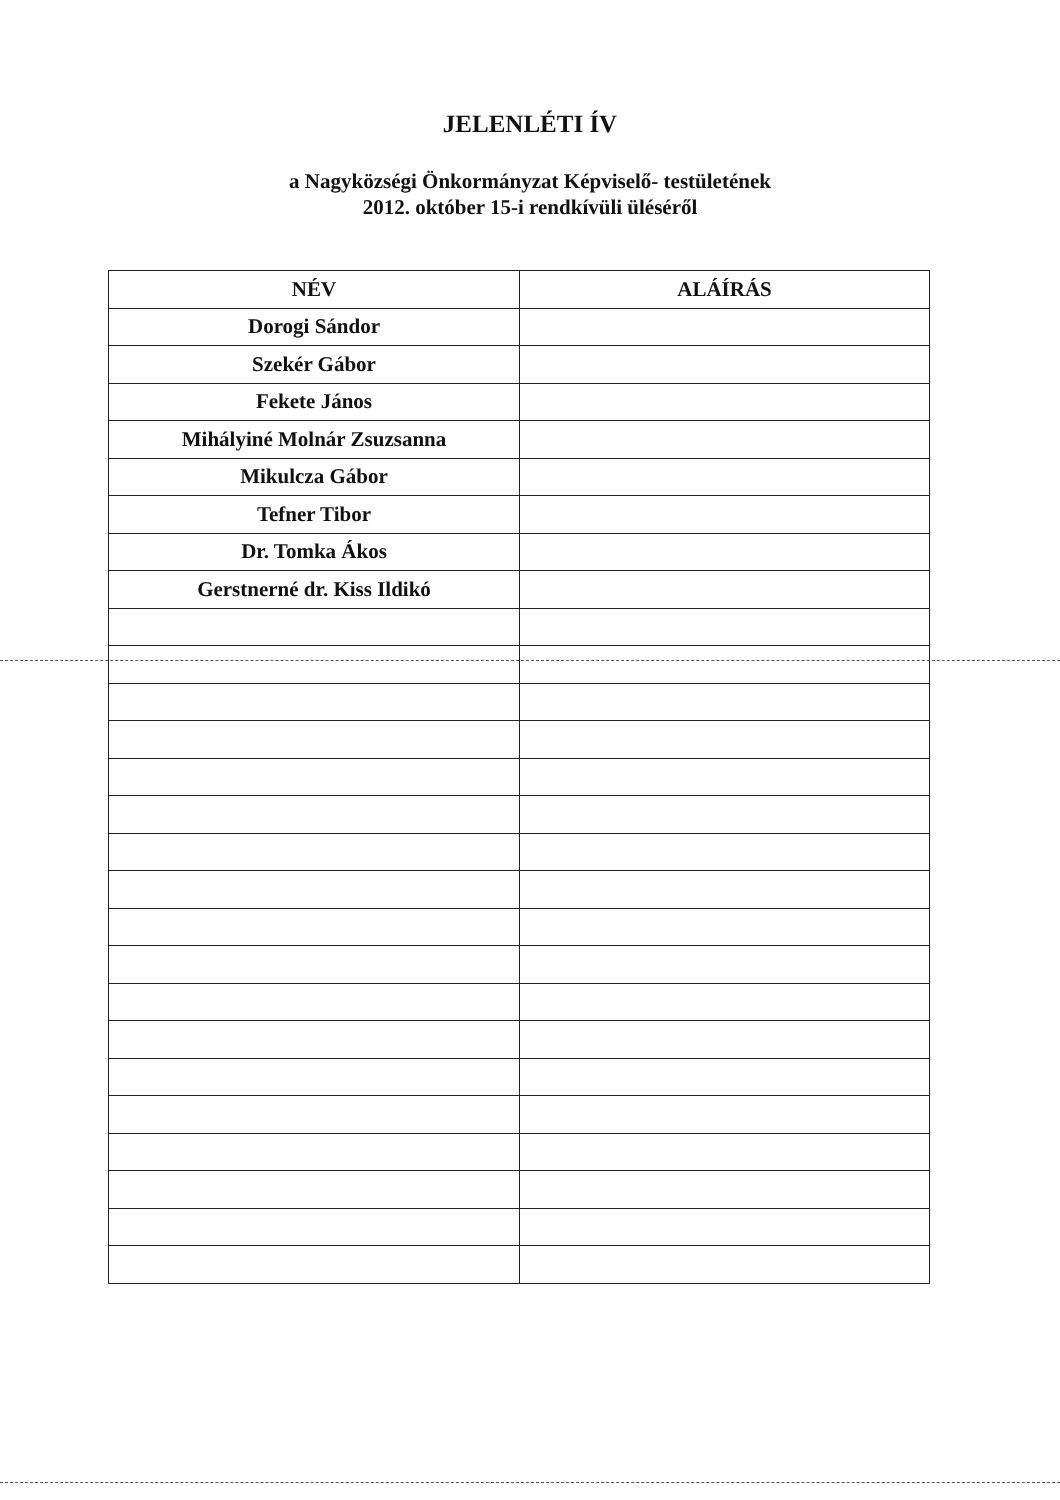JELENLÉTI ÍV
a Nagyközségi Önkormányzat Képviselő- testületének
2012. október 15-i rendkívüli üléséről
| NÉV | ALÁÍRÁS |
| --- | --- |
| Dorogi Sándor | |
| Szekér Gábor | |
| Fekete János | |
| Mihályiné Molnár Zsuzsanna | |
| Mikulcza Gábor | |
| Tefner Tibor | |
| Dr. Tomka Ákos | |
| Gerstnerné dr. Kiss Ildikó | |